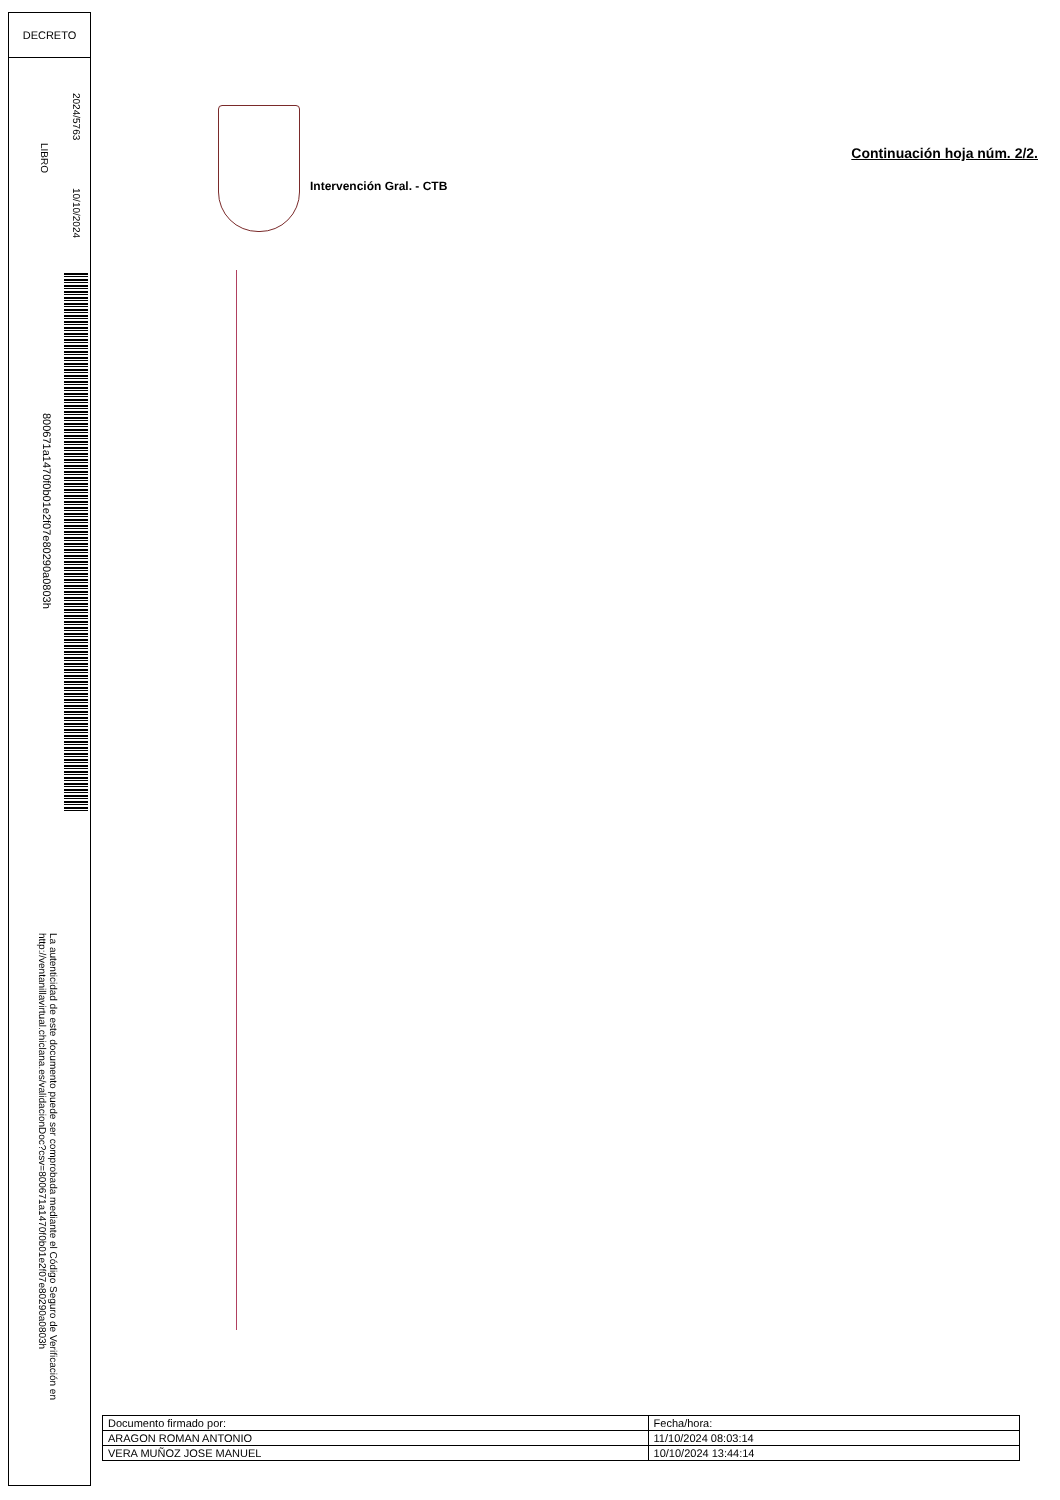DECRETO
LIBRO
2024/5763
10/10/2024
800671a1470f0b01e2f07e80290a0803h
La autenticidad de este documento puede ser comprobada mediante el Código Seguro de Verificación en http://ventanillavirtual.chiclana.es/validacionDoc?csv=800671a1470f0b01e2f07e80290a0803h
Intervención Gral. - CTB
Continuación hoja núm. 2/2.
| Documento firmado por: | Fecha/hora: |
| ARAGON ROMAN ANTONIO | 11/10/2024 08:03:14 |
| VERA MUÑOZ JOSE MANUEL | 10/10/2024 13:44:14 |